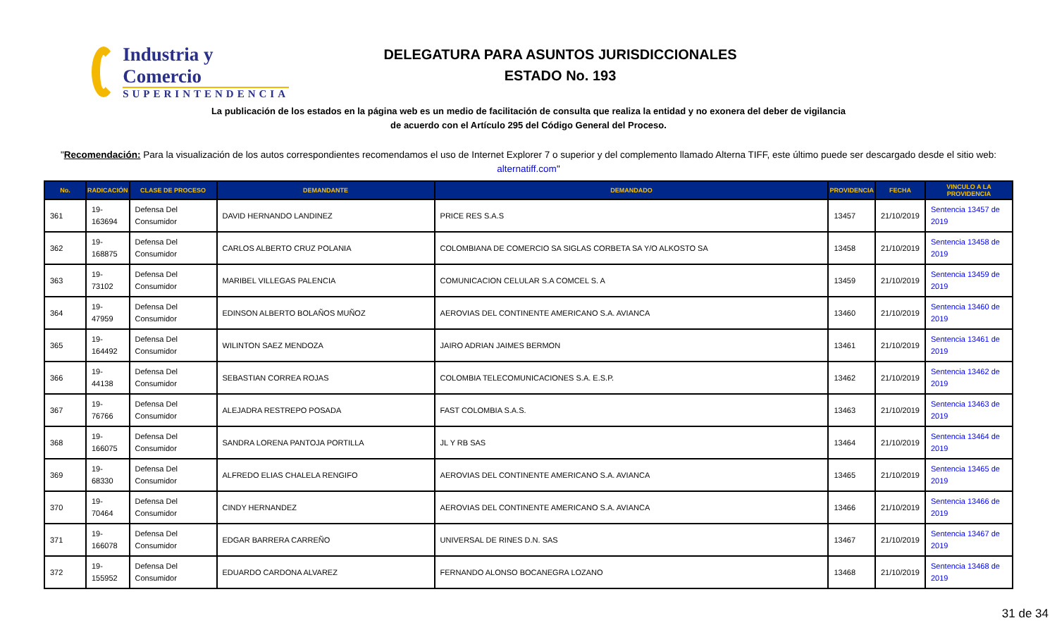Industria y Comercio
SUPERINTENDENCIA
DELEGATURA PARA ASUNTOS JURISDICCIONALES
ESTADO No. 193
La publicación de los estados en la página web es un medio de facilitación de consulta que realiza la entidad y no exonera del deber de vigilancia
de acuerdo con el Artículo 295 del Código General del Proceso.
"Recomendación: Para la visualización de los autos correspondientes recomendamos el uso de Internet Explorer 7 o superior y del complemento llamado Alterna TIFF, este último puede ser descargado desde el sitio web: alternatiff.com"
| No. | RADICACIÓN | CLASE DE PROCESO | DEMANDANTE | DEMANDADO | PROVIDENCIA | FECHA | VINCULO A LA PROVIDENCIA |
| --- | --- | --- | --- | --- | --- | --- | --- |
| 361 | 19-163694 | Defensa Del Consumidor | DAVID HERNANDO LANDINEZ | PRICE RES S.A.S | 13457 | 21/10/2019 | Sentencia 13457 de 2019 |
| 362 | 19-168875 | Defensa Del Consumidor | CARLOS ALBERTO CRUZ POLANIA | COLOMBIANA DE COMERCIO SA SIGLAS CORBETA SA Y/O ALKOSTO SA | 13458 | 21/10/2019 | Sentencia 13458 de 2019 |
| 363 | 19-73102 | Defensa Del Consumidor | MARIBEL VILLEGAS PALENCIA | COMUNICACION CELULAR S.A COMCEL S. A | 13459 | 21/10/2019 | Sentencia 13459 de 2019 |
| 364 | 19-47959 | Defensa Del Consumidor | EDINSON ALBERTO BOLAÑOS MUÑOZ | AEROVIAS DEL CONTINENTE AMERICANO S.A. AVIANCA | 13460 | 21/10/2019 | Sentencia 13460 de 2019 |
| 365 | 19-164492 | Defensa Del Consumidor | WILINTON SAEZ MENDOZA | JAIRO ADRIAN JAIMES BERMON | 13461 | 21/10/2019 | Sentencia 13461 de 2019 |
| 366 | 19-44138 | Defensa Del Consumidor | SEBASTIAN CORREA ROJAS | COLOMBIA TELECOMUNICACIONES S.A. E.S.P. | 13462 | 21/10/2019 | Sentencia 13462 de 2019 |
| 367 | 19-76766 | Defensa Del Consumidor | ALEJADRA RESTREPO POSADA | FAST COLOMBIA S.A.S. | 13463 | 21/10/2019 | Sentencia 13463 de 2019 |
| 368 | 19-166075 | Defensa Del Consumidor | SANDRA LORENA PANTOJA PORTILLA | JL Y RB SAS | 13464 | 21/10/2019 | Sentencia 13464 de 2019 |
| 369 | 19-68330 | Defensa Del Consumidor | ALFREDO ELIAS CHALELA RENGIFO | AEROVIAS DEL CONTINENTE AMERICANO S.A. AVIANCA | 13465 | 21/10/2019 | Sentencia 13465 de 2019 |
| 370 | 19-70464 | Defensa Del Consumidor | CINDY HERNANDEZ | AEROVIAS DEL CONTINENTE AMERICANO S.A. AVIANCA | 13466 | 21/10/2019 | Sentencia 13466 de 2019 |
| 371 | 19-166078 | Defensa Del Consumidor | EDGAR BARRERA CARREÑO | UNIVERSAL DE RINES D.N. SAS | 13467 | 21/10/2019 | Sentencia 13467 de 2019 |
| 372 | 19-155952 | Defensa Del Consumidor | EDUARDO CARDONA ALVAREZ | FERNANDO ALONSO BOCANEGRA LOZANO | 13468 | 21/10/2019 | Sentencia 13468 de 2019 |
31 de 34